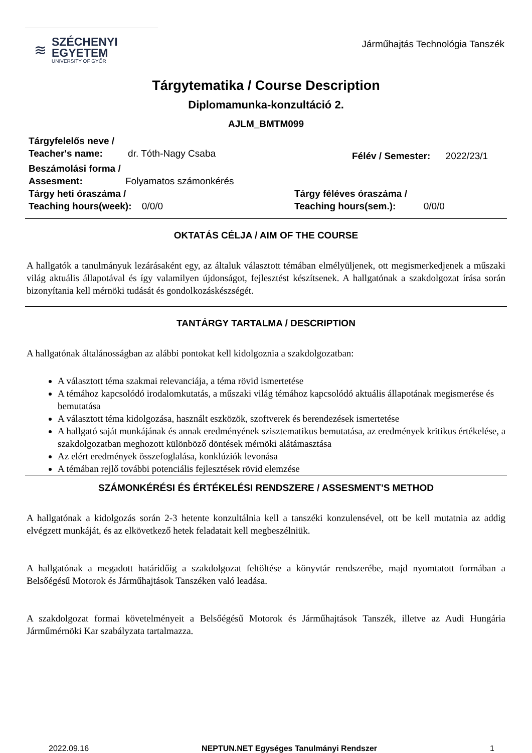≋
SZÉCHENYI
EGYETEM
UNIVERSITY OF GYŐR
Járműhajtás Technológia Tanszék
Tárgytematika / Course Description
Diplomamunka-konzultáció 2.
AJLM_BMTM099
Tárgyfelelős neve /
Teacher's name: dr. Tóth-Nagy Csaba
Félév / Semester: 2022/23/1
Beszámolási forma /
Assesment: Folyamatos számonkérés
Tárgy heti óraszáma /
Teaching hours(week): 0/0/0
Tárgy féléves óraszáma /
Teaching hours(sem.): 0/0/0
OKTATÁS CÉLJA / AIM OF THE COURSE
A hallgatók a tanulmányuk lezárásaként egy, az általuk választott témában elmélyüljenek, ott megismerkedjenek a műszaki világ aktuális állapotával és így valamilyen újdonságot, fejlesztést készítsenek. A hallgatónak a szakdolgozat írása során bizonyítania kell mérnöki tudását és gondolkozáskészségét.
TANTÁRGY TARTALMA / DESCRIPTION
A hallgatónak általánosságban az alábbi pontokat kell kidolgoznia a szakdolgozatban:
A választott téma szakmai relevanciája, a téma rövid ismertetése
A témához kapcsolódó irodalomkutatás, a műszaki világ témához kapcsolódó aktuális állapotának megismerése és bemutatása
A választott téma kidolgozása, használt eszközök, szoftverek és berendezések ismertetése
A hallgató saját munkájának és annak eredményének szisztematikus bemutatása, az eredmények kritikus értékelése, a szakdolgozatban meghozott különböző döntések mérnöki alátámasztása
Az elért eredmények összefoglalása, konklúziók levonása
A témában rejlő további potenciális fejlesztések rövid elemzése
SZÁMONKÉRÉSI ÉS ÉRTÉKELÉSI RENDSZERE / ASSESMENT'S METHOD
A hallgatónak a kidolgozás során 2-3 hetente konzultálnia kell a tanszéki konzulensével, ott be kell mutatnia az addig elvégzett munkáját, és az elkövetkező hetek feladatait kell megbeszélniük.
A hallgatónak a megadott határidőig a szakdolgozat feltöltése a könyvtár rendszerébe, majd nyomtatott formában a Belsőégésű Motorok és Járműhajtások Tanszéken való leadása.
A szakdolgozat formai követelményeit a Belsőégésű Motorok és Járműhajtások Tanszék, illetve az Audi Hungária Járműmérnöki Kar szabályzata tartalmazza.
2022.09.16 NEPTUN.NET Egységes Tanulmányi Rendszer 1